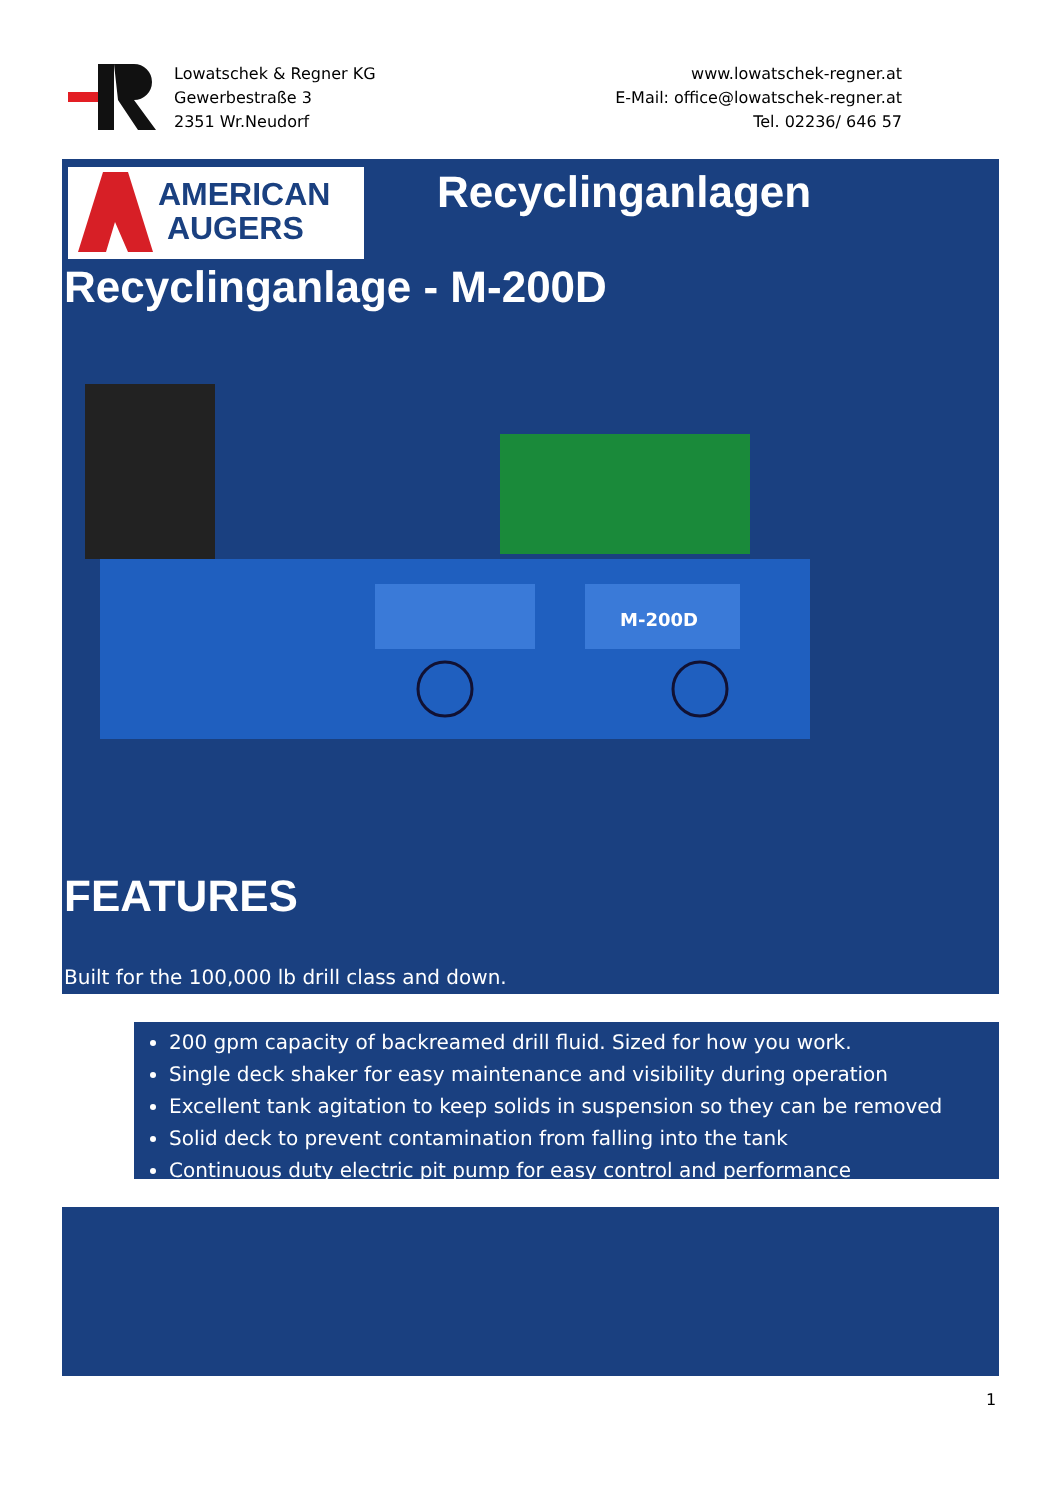Lowatschek & Regner KG
Gewerbestraße 3
2351 Wr.Neudorf
www.lowatschek-regner.at
E-Mail: office@lowatschek-regner.at
Tel. 02236/ 646 57
AMERICAN
AUGERS
Recyclinganlagen
Recyclinganlage - M-200D
M-200D
FEATURES
Built for the 100,000 lb drill class and down.
200 gpm capacity of backreamed drill fluid. Sized for how you work.
Single deck shaker for easy maintenance and visibility during operation
Excellent tank agitation to keep solids in suspension so they can be removed
Solid deck to prevent contamination from falling into the tank
Continuous duty electric pit pump for easy control and performance
1